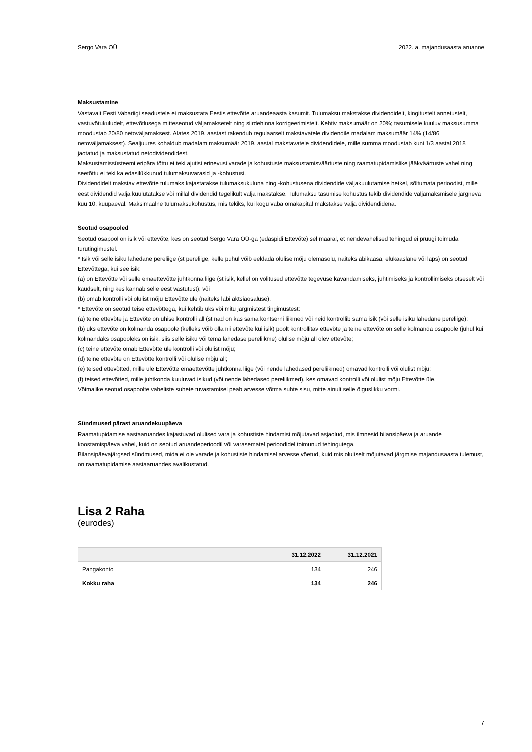Sergo Vara OÜ 2022. a. majandusaasta aruanne
Maksustamine
Vastavalt Eesti Vabariigi seadustele ei maksustata Eestis ettevõtte aruandeaasta kasumit. Tulumaksu makstakse dividendidelt, kingitustelt annetustelt, vastuvõtukuludelt, ettevõtlusega mitteseotud väljamaksetelt ning siirdehinna korrigeerimistelt. Kehtiv maksumäär on 20%; tasumisele kuuluv maksusumma moodustab 20/80 netoväljamaksest. Alates 2019. aastast rakendub regulaarselt makstavatele dividendile madalam maksumäär 14% (14/86 netoväljamaksest). Sealjuures kohaldub madalam maksumäär 2019. aastal makstavatele dividendidele, mille summa moodustab kuni 1/3 aastal 2018 jaotatud ja maksustatud netodividendidest.
Maksustamissüsteemi eripära tõttu ei teki ajutisi erinevusi varade ja kohustuste maksustamisväärtuste ning raamatupidamislike jääkväärtuste vahel ning seetõttu ei teki ka edasilükkunud tulumaksuvarasid ja -kohustusi.
Dividendidelt makstav ettevõtte tulumaks kajastatakse tulumaksukuluna ning -kohustusena dividendide väljakuulutamise hetkel, sõltumata perioodist, mille eest dividendid välja kuulutatakse või millal dividendid tegelikult välja makstakse. Tulumaksu tasumise kohustus tekib dividendide väljamaksmisele järgneva kuu 10. kuupäeval. Maksimaalne tulumaksukohustus, mis tekiks, kui kogu vaba omakapital makstakse välja dividendidena.
Seotud osapooled
Seotud osapool on isik või ettevõte, kes on seotud Sergo Vara OÜ-ga (edaspidi Ettevõte) sel määral, et nendevahelised tehingud ei pruugi toimuda turutingimustel.
* Isik või selle isiku lähedane pereliige (st pereliige, kelle puhul võib eeldada olulise mõju olemasolu, näiteks abikaasa, elukaaslane või laps) on seotud Ettevõttega, kui see isik:
(a) on Ettevõtte või selle emaettevõtte juhtkonna liige (st isik, kellel on volitused ettevõtte tegevuse kavandamiseks, juhtimiseks ja kontrollimiseks otseselt või kaudselt, ning kes kannab selle eest vastutust); või
(b) omab kontrolli või olulist mõju Ettevõtte üle (näiteks läbi aktsiaosaluse).
* Ettevõte on seotud teise ettevõttega, kui kehtib üks või mitu järgmistest tingimustest:
(a) teine ettevõte ja Ettevõte on ühise kontrolli all (st nad on kas sama kontserni liikmed või neid kontrollib sama isik (või selle isiku lähedane pereliige);
(b) üks ettevõte on kolmanda osapoole (kelleks võib olla nii ettevõte kui isik) poolt kontrollitav ettevõte ja teine ettevõte on selle kolmanda osapoole (juhul kui kolmandaks osapooleks on isik, siis selle isiku või tema lähedase pereliikme) olulise mõju all olev ettevõte;
(c) teine ettevõte omab Ettevõtte üle kontrolli või olulist mõju;
(d) teine ettevõte on Ettevõtte kontrolli või olulise mõju all;
(e) teised ettevõtted, mille üle Ettevõtte emaettevõtte juhtkonna liige (või nende lähedased pereliikmed) omavad kontrolli või olulist mõju;
(f) teised ettevõtted, mille juhtkonda kuuluvad isikud (või nende lähedased pereliikmed), kes omavad kontrolli või olulist mõju Ettevõtte üle.
Võimalike seotud osapoolte vaheliste suhete tuvastamisel peab arvesse võtma suhte sisu, mitte ainult selle õiguslikku vormi.
Sündmused pärast aruandekuupäeva
Raamatupidamise aastaaruandes kajastuvad olulised vara ja kohustiste hindamist mõjutavad asjaolud, mis ilmnesid bilansipäeva ja aruande koostamispäeva vahel, kuid on seotud aruandeperioodil või varasematel perioodidel toimunud tehingutega.
Bilansipäevajärgsed sündmused, mida ei ole varade ja kohustiste hindamisel arvesse võetud, kuid mis oluliselt mõjutavad järgmise majandusaasta tulemust, on raamatupidamise aastaaruandes avalikustatud.
Lisa 2 Raha
(eurodes)
| | 31.12.2022 | 31.12.2021 |
| --- | --- | --- |
| Pangakonto | 134 | 246 |
| Kokku raha | 134 | 246 |
7